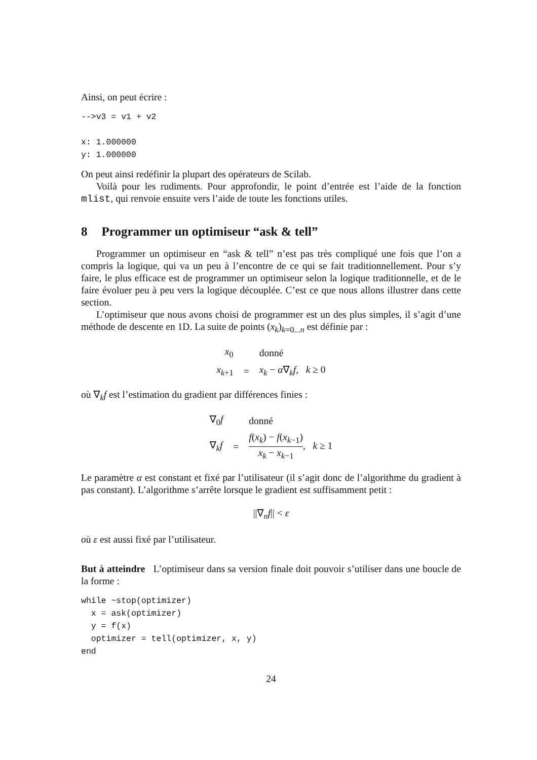Ainsi, on peut écrire :
-->v3 = v1 + v2

x: 1.000000
y: 1.000000
On peut ainsi redéfinir la plupart des opérateurs de Scilab.
Voilà pour les rudiments. Pour approfondir, le point d’entrée est l’aide de la fonction mlist, qui renvoie ensuite vers l’aide de toute les fonctions utiles.
8 Programmer un optimiseur “ask & tell”
Programmer un optimiseur en “ask & tell” n’est pas très compliqué une fois que l’on a compris la logique, qui va un peu à l’encontre de ce qui se fait traditionnellement. Pour s’y faire, le plus efficace est de programmer un optimiseur selon la logique traditionnelle, et de le faire évoluer peu à peu vers la logique découplée. C’est ce que nous allons illustrer dans cette section.
L’optimiseur que nous avons choisi de programmer est un des plus simples, il s’agit d’une méthode de descente en 1D. La suite de points (x<sub>k</sub>)<sub>k=0...n</sub> est définie par :
| x<sub>0</sub> | | donné |
| x<sub>k+1</sub> | = | x<sub>k</sub> − α ∇<sub>k</sub> f , k ≥ 0 |
où ∇<sub>k</sub>f est l’estimation du gradient par différences finies :
| ∇<sub>0</sub> f | | donné |
| ∇<sub>k</sub> f | = | f ( x<sub>k</sub> ) − f ( x<sub>k−1</sub>) x<sub>k</sub> − x<sub>k−1</sub> , k ≥ 1 |
Le paramètre α est constant et fixé par l’utilisateur (il s’agit donc de l’algorithme du gradient à pas constant). L’algorithme s’arrête lorsque le gradient est suffisamment petit :
||∇<sub>n</sub>f|| < ε
où ε est aussi fixé par l’utilisateur.
But à atteindre L’optimiseur dans sa version finale doit pouvoir s’utiliser dans une boucle de la forme :
while ~stop(optimizer)
  x = ask(optimizer)
  y = f(x)
  optimizer = tell(optimizer, x, y)
end
24